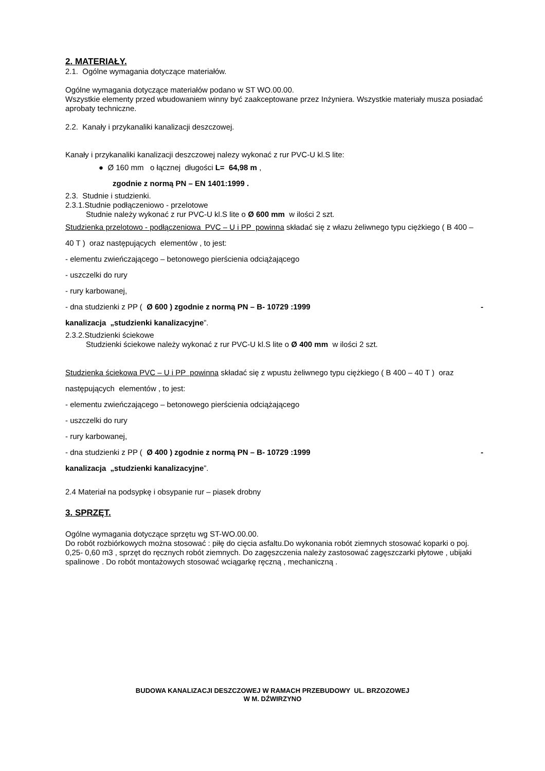2. MATERIAŁY.
2.1. Ogólne wymagania dotyczące materiałów.
Ogólne wymagania dotyczące materiałów podano w ST WO.00.00.
Wszystkie elementy przed wbudowaniem winny być zaakceptowane przez Inżyniera. Wszystkie materiały musza posiadać aprobaty techniczne.
2.2. Kanały i przykanaliki kanalizacji deszczowej.
Kanały i przykanaliki kanalizacji deszczowej nalezy wykonać z rur PVC-U kl.S lite:
● Ø 160 mm o łącznej długości L= 64,98 m ,
zgodnie z normą PN – EN 1401:1999 .
2.3. Studnie i studzienki.
2.3.1.Studnie podłączeniowo - przelotowe
Studnie należy wykonać z rur PVC-U kl.S lite o Ø 600 mm w ilości 2 szt.
Studzienka przelotowo - podłączeniowa PVC – U i PP powinna składać się z włazu żeliwnego typu ciężkiego ( B 400 – 40 T ) oraz następujących elementów , to jest:
- elementu zwieńczającego – betonowego pierścienia odciążającego
- uszczelki do rury
- rury karbowanej,
- dna studzienki z PP ( Ø 600 ) zgodnie z normą PN – B- 10729 :1999 -
kanalizacja „studzienki kanalizacyjne”.
2.3.2.Studzienki ściekowe
Studzienki ściekowe należy wykonać z rur PVC-U kl.S lite o Ø 400 mm w ilości 2 szt.
Studzienka ściekowa PVC – U i PP powinna składać się z wpustu żeliwnego typu ciężkiego ( B 400 – 40 T ) oraz następujących elementów , to jest:
- elementu zwieńczającego – betonowego pierścienia odciążającego
- uszczelki do rury
- rury karbowanej,
- dna studzienki z PP ( Ø 400 ) zgodnie z normą PN – B- 10729 :1999 -
kanalizacja „studzienki kanalizacyjne”.
2.4 Materiał na podsypkę i obsypanie rur – piasek drobny
3. SPRZĘT.
Ogólne wymagania dotyczące sprzętu wg ST-WO.00.00.
Do robót rozbiórkowych można stosować : piłę do cięcia asfaltu.Do wykonania robót ziemnych stosować koparki o poj. 0,25- 0,60 m3 , sprzęt do ręcznych robót ziemnych. Do zagęszczenia należy zastosować zagęszczarki płytowe , ubijaki spalinowe . Do robót montażowych stosować wciągarkę ręczną , mechaniczną .
BUDOWA KANALIZACJI DESZCZOWEJ W RAMACH PRZEBUDOWY UL. BRZOZOWEJ
W M. DŹWIRZYNO